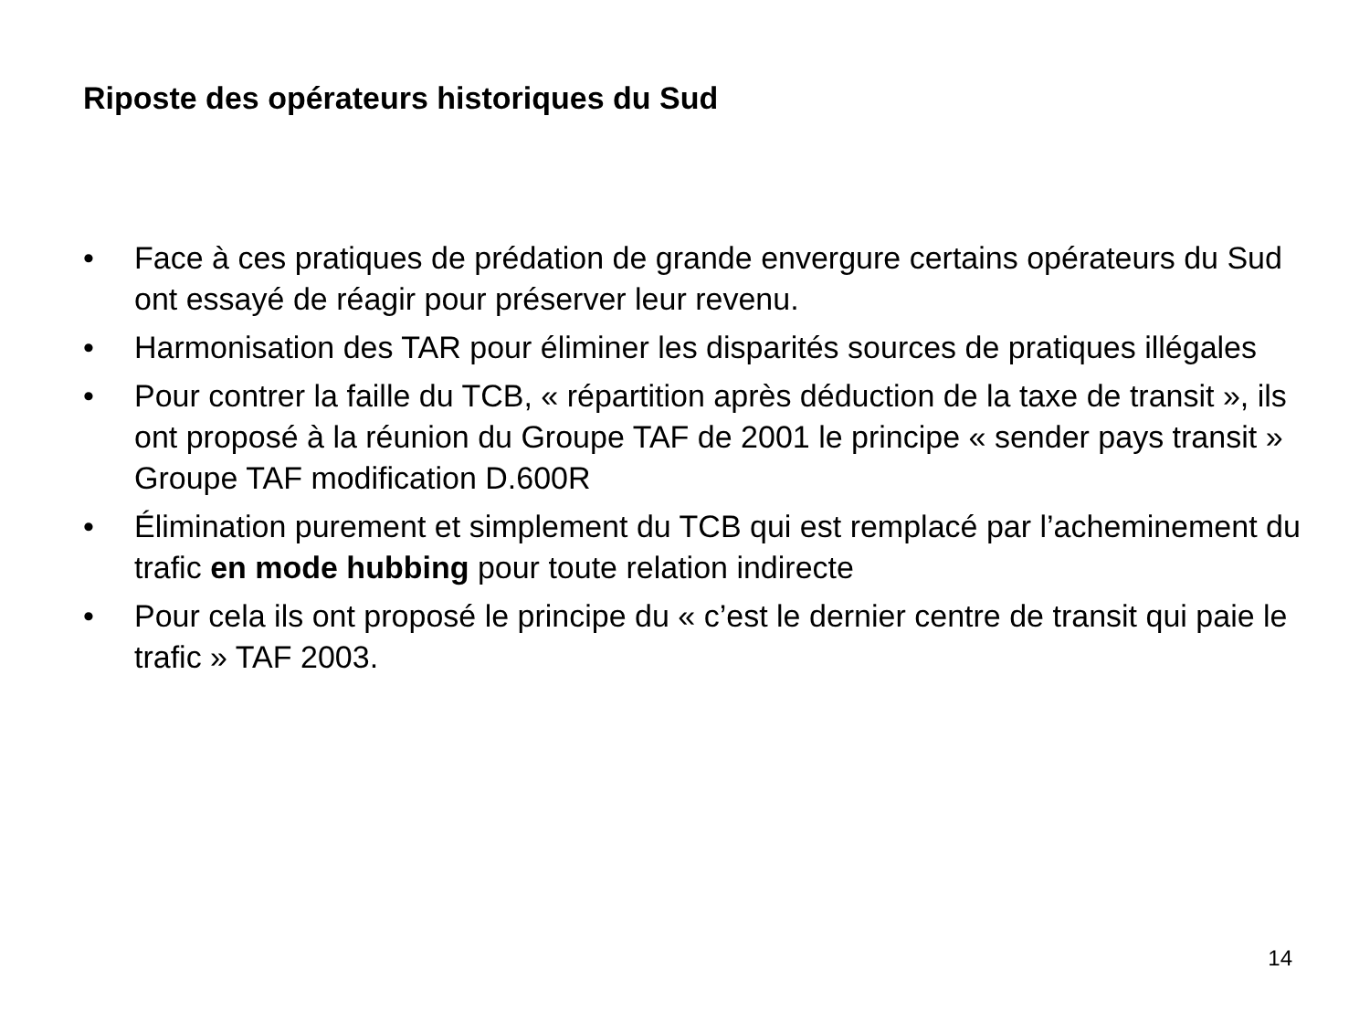Riposte des opérateurs historiques du Sud
• Face à ces pratiques de prédation de grande envergure certains opérateurs du Sud ont essayé de réagir pour préserver leur revenu.
• Harmonisation des TAR pour éliminer les disparités sources de pratiques illégales
• Pour contrer la faille du TCB, « répartition après déduction de la taxe de transit », ils ont proposé à la réunion du Groupe TAF de 2001 le principe « sender pays transit » Groupe TAF modification D.600R
• Élimination purement et simplement du TCB qui est remplacé par l’acheminement du trafic en mode hubbing pour toute relation indirecte
• Pour cela ils ont proposé le principe du « c’est le dernier centre de transit qui paie le trafic » TAF 2003.
14